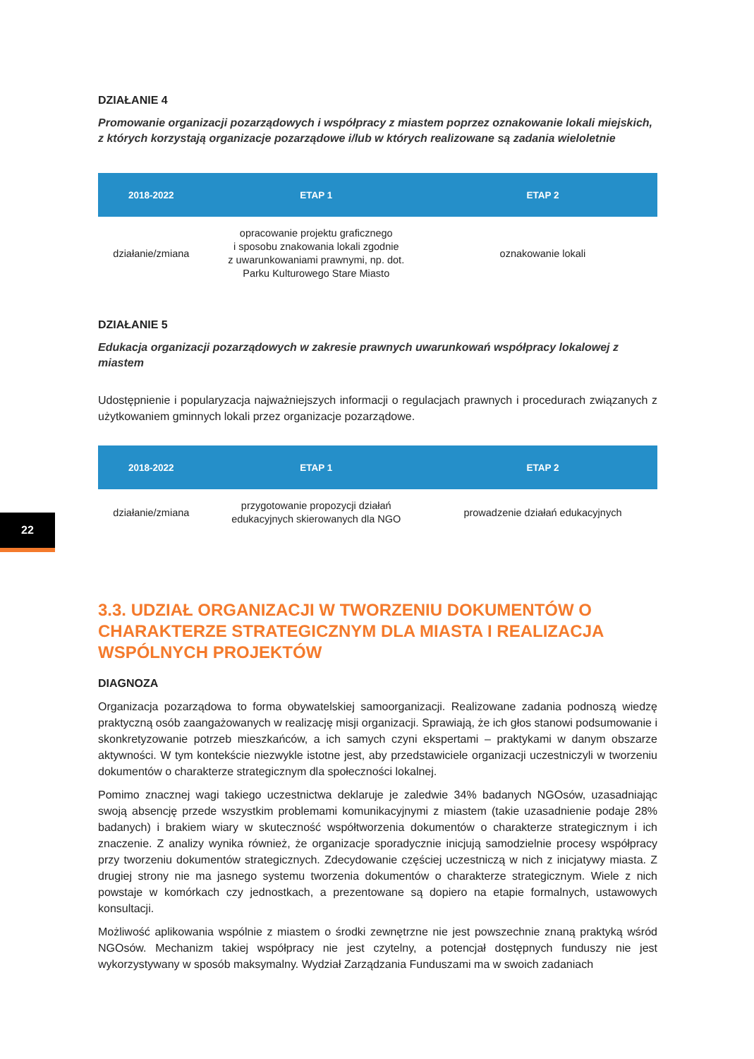DZIAŁANIE 4
Promowanie organizacji pozarządowych i współpracy z miastem poprzez oznakowanie lokali miejskich, z których korzystają organizacje pozarządowe i/lub w których realizowane są zadania wieloletnie
| 2018-2022 | ETAP 1 | ETAP 2 |
| --- | --- | --- |
| działanie/zmiana | opracowanie projektu graficznego i sposobu znakowania lokali zgodnie z uwarunkowaniami prawnymi, np. dot. Parku Kulturowego Stare Miasto | oznakowanie lokali |
DZIAŁANIE 5
Edukacja organizacji pozarządowych w zakresie prawnych uwarunkowań współpracy lokalowej z miastem
Udostępnienie i popularyzacja najważniejszych informacji o regulacjach prawnych i procedurach związanych z użytkowaniem gminnych lokali przez organizacje pozarządowe.
| 2018-2022 | ETAP 1 | ETAP 2 |
| --- | --- | --- |
| działanie/zmiana | przygotowanie propozycji działań edukacyjnych skierowanych dla NGO | prowadzenie działań edukacyjnych |
3.3. UDZIAŁ ORGANIZACJI W TWORZENIU DOKUMENTÓW O CHARAKTERZE STRATEGICZNYM DLA MIASTA I REALIZACJA WSPÓLNYCH PROJEKTÓW
DIAGNOZA
Organizacja pozarządowa to forma obywatelskiej samoorganizacji. Realizowane zadania podnoszą wiedzę praktyczną osób zaangażowanych w realizację misji organizacji. Sprawiają, że ich głos stanowi podsumowanie i skonkretyzowanie potrzeb mieszkańców, a ich samych czyni ekspertami – praktykami w danym obszarze aktywności. W tym kontekście niezwykle istotne jest, aby przedstawiciele organizacji uczestniczyli w tworzeniu dokumentów o charakterze strategicznym dla społeczności lokalnej.
Pomimo znacznej wagi takiego uczestnictwa deklaruje je zaledwie 34% badanych NGOsów, uzasadniając swoją absencję przede wszystkim problemami komunikacyjnymi z miastem (takie uzasadnienie podaje 28% badanych) i brakiem wiary w skuteczność współtworzenia dokumentów o charakterze strategicznym i ich znaczenie. Z analizy wynika również, że organizacje sporadycznie inicjują samodzielnie procesy współpracy przy tworzeniu dokumentów strategicznych. Zdecydowanie częściej uczestniczą w nich z inicjatywy miasta. Z drugiej strony nie ma jasnego systemu tworzenia dokumentów o charakterze strategicznym. Wiele z nich powstaje w komórkach czy jednostkach, a prezentowane są dopiero na etapie formalnych, ustawowych konsultacji.
Możliwość aplikowania wspólnie z miastem o środki zewnętrzne nie jest powszechnie znaną praktyką wśród NGOsów. Mechanizm takiej współpracy nie jest czytelny, a potencjał dostępnych funduszy nie jest wykorzystywany w sposób maksymalny. Wydział Zarządzania Funduszami ma w swoich zadaniach
22